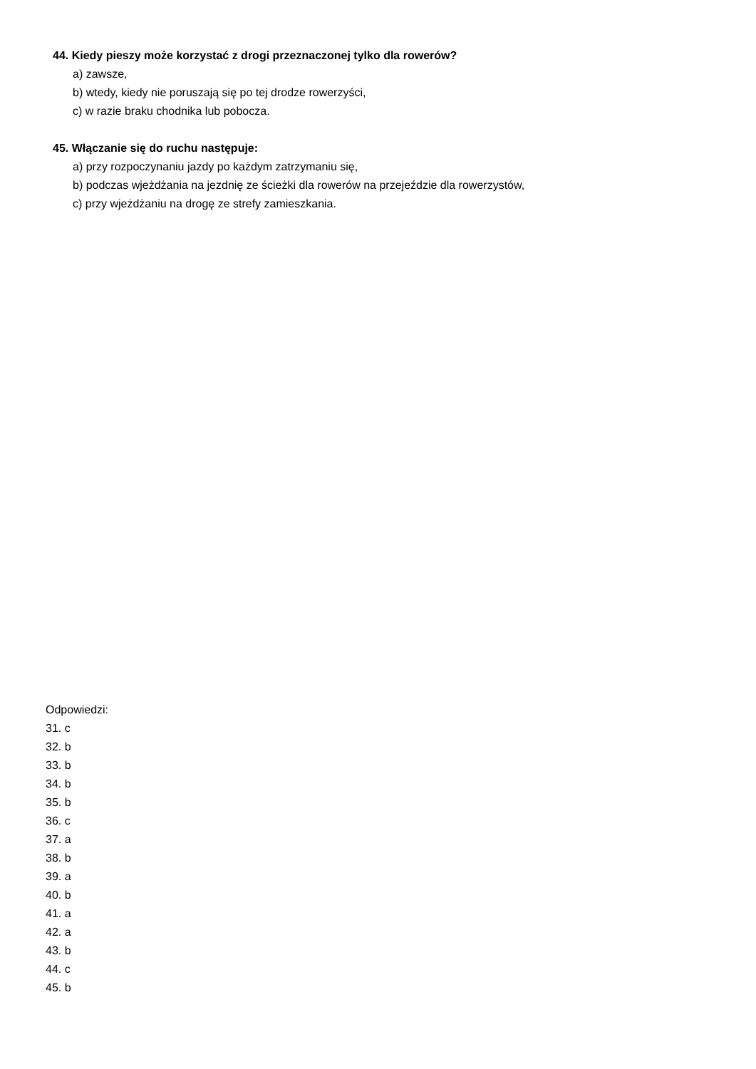44. Kiedy pieszy może korzystać z drogi przeznaczonej tylko dla rowerów?
a) zawsze,
b) wtedy, kiedy nie poruszają się po tej drodze rowerzyści,
c) w razie braku chodnika lub pobocza.
45. Włączanie się do ruchu następuje:
a) przy rozpoczynaniu jazdy po każdym zatrzymaniu się,
b) podczas wjeżdżania na jezdnię ze ścieżki dla rowerów na przejeździe dla rowerzystów,
c) przy wjeżdżaniu na drogę ze strefy zamieszkania.
Odpowiedzi:
31. c
32. b
33. b
34. b
35. b
36. c
37. a
38. b
39. a
40. b
41. a
42. a
43. b
44. c
45. b